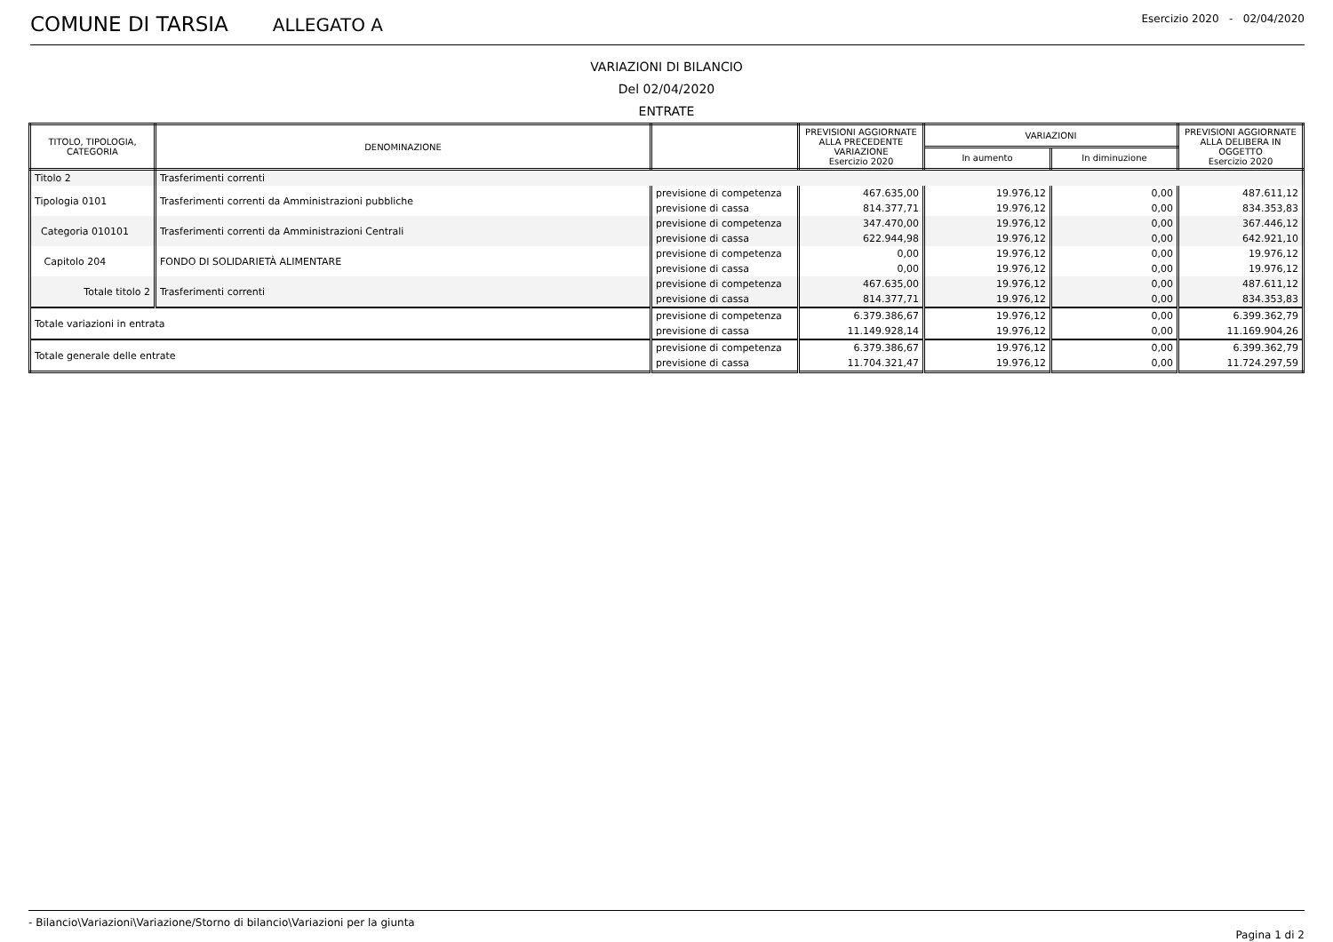COMUNE DI TARSIA ALLEGATO A Esercizio 2020 - 02/04/2020
VARIAZIONI DI BILANCIO
Del 02/04/2020
ENTRATE
| TITOLO, TIPOLOGIA, CATEGORIA | DENOMINAZIONE | | PREVISIONI AGGIORNATE ALLA PRECEDENTE VARIAZIONE Esercizio 2020 | VARIAZIONI | | PREVISIONI AGGIORNATE ALLA DELIBERA IN OGGETTO Esercizio 2020 |
| --- | --- | --- | --- | --- | --- | --- |
| | | | | In aumento | In diminuzione | |
| Titolo 2 | Trasferimenti correnti | | | | | |
| Tipologia 0101 | Trasferimenti correnti da Amministrazioni pubbliche | previsione di competenza | 467.635,00 | 19.976,12 | 0,00 | 487.611,12 |
| | | previsione di cassa | 814.377,71 | 19.976,12 | 0,00 | 834.353,83 |
| Categoria 010101 | Trasferimenti correnti da Amministrazioni Centrali | previsione di competenza | 347.470,00 | 19.976,12 | 0,00 | 367.446,12 |
| | | previsione di cassa | 622.944,98 | 19.976,12 | 0,00 | 642.921,10 |
| Capitolo 204 | FONDO DI SOLIDARIETÀ ALIMENTARE | previsione di competenza | 0,00 | 19.976,12 | 0,00 | 19.976,12 |
| | | previsione di cassa | 0,00 | 19.976,12 | 0,00 | 19.976,12 |
| Totale titolo 2 | Trasferimenti correnti | previsione di competenza | 467.635,00 | 19.976,12 | 0,00 | 487.611,12 |
| | | previsione di cassa | 814.377,71 | 19.976,12 | 0,00 | 834.353,83 |
| Totale variazioni in entrata | | previsione di competenza | 6.379.386,67 | 19.976,12 | 0,00 | 6.399.362,79 |
| | | previsione di cassa | 11.149.928,14 | 19.976,12 | 0,00 | 11.169.904,26 |
| Totale generale delle entrate | | previsione di competenza | 6.379.386,67 | 19.976,12 | 0,00 | 6.399.362,79 |
| | | previsione di cassa | 11.704.321,47 | 19.976,12 | 0,00 | 11.724.297,59 |
- Bilancio\Variazioni\Variazione/Storno di bilancio\Variazioni per la giunta Pagina 1 di 2